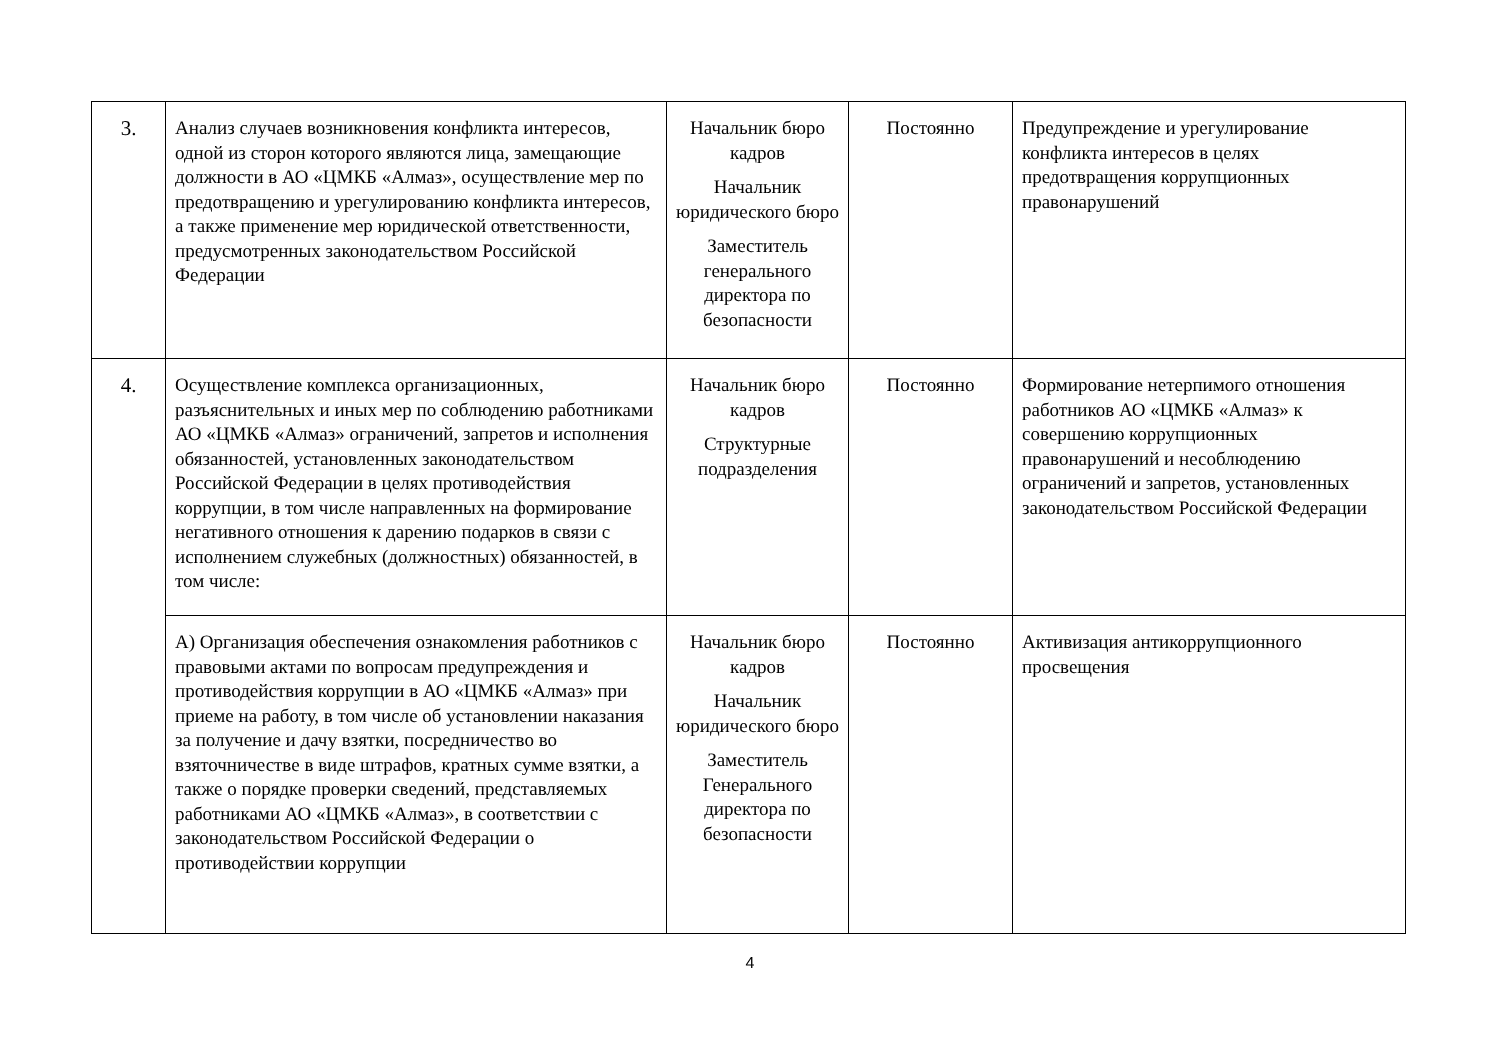| 3. | Анализ случаев возникновения конфликта интересов, одной из сторон которого являются лица, замещающие должности в АО «ЦМКБ «Алмаз», осуществление мер по предотвращению и урегулированию конфликта интересов, а также применение мер юридической ответственности, предусмотренных законодательством Российской Федерации | Начальник бюро кадров Начальник юридического бюро Заместитель генерального директора по безопасности | Постоянно | Предупреждение и урегулирование конфликта интересов в целях предотвращения коррупционных правонарушений |
| 4. | Осуществление комплекса организационных, разъяснительных и иных мер по соблюдению работниками АО «ЦМКБ «Алмаз» ограничений, запретов и исполнения обязанностей, установленных законодательством Российской Федерации в целях противодействия коррупции, в том числе направленных на формирование негативного отношения к дарению подарков в связи с исполнением служебных (должностных) обязанностей, в том числе: | Начальник бюро кадров Структурные подразделения | Постоянно | Формирование нетерпимого отношения работников АО «ЦМКБ «Алмаз» к совершению коррупционных правонарушений и несоблюдению ограничений и запретов, установленных законодательством Российской Федерации |
| | А) Организация обеспечения ознакомления работников с правовыми актами по вопросам предупреждения и противодействия коррупции в АО «ЦМКБ «Алмаз» при приеме на работу, в том числе об установлении наказания за получение и дачу взятки, посредничество во взяточничестве в виде штрафов, кратных сумме взятки, а также о порядке проверки сведений, представляемых работниками АО «ЦМКБ «Алмаз», в соответствии с законодательством Российской Федерации о противодействии коррупции | Начальник бюро кадров Начальник юридического бюро Заместитель Генерального директора по безопасности | Постоянно | Активизация антикоррупционного просвещения |
4